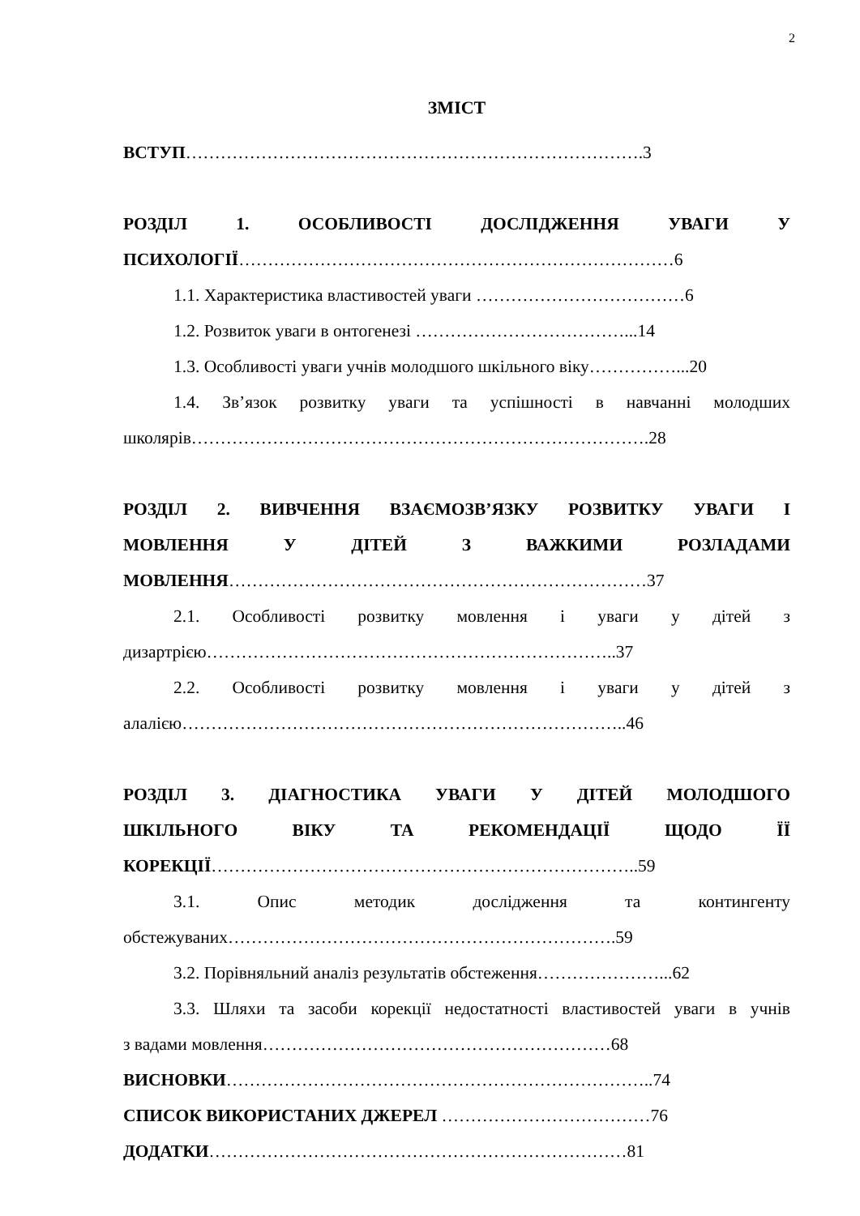2
ЗМІСТ
ВСТУП…………………………………………………………………….3
РОЗДІЛ 1. ОСОБЛИВОСТІ ДОСЛІДЖЕННЯ УВАГИ У
ПСИХОЛОГІЇ…………………………………………………………………6
1.1. Характеристика властивостей уваги ………………………………6
1.2. Розвиток уваги в онтогенезі ………………………………...14
1.3. Особливості уваги учнів молодшого шкільного віку……………...20
1.4. Зв’язок розвитку уваги та успішності в навчанні молодших
школярів…………………………………………………………………….28
РОЗДІЛ 2. ВИВЧЕННЯ ВЗАЄМОЗВ’ЯЗКУ РОЗВИТКУ УВАГИ І
МОВЛЕННЯ У ДІТЕЙ З ВАЖКИМИ РОЗЛАДАМИ
МОВЛЕННЯ………………………………………………………………37
2.1. Особливості розвитку мовлення і уваги у дітей з
дизартрією……………………………………………………………..37
2.2. Особливості розвитку мовлення і уваги у дітей з
алалією…………………………………………………………………..46
РОЗДІЛ 3. ДІАГНОСТИКА УВАГИ У ДІТЕЙ МОЛОДШОГО
ШКІЛЬНОГО ВІКУ ТА РЕКОМЕНДАЦІЇ ЩОДО ЇЇ
КОРЕКЦІЇ………………………………………………………………..59
3.1. Опис методик дослідження та контингенту
обстежуваних………………………………………………………….59
3.2. Порівняльний аналіз результатів обстеження…………………...62
3.3. Шляхи та засоби корекції недостатності властивостей уваги в учнів
з вадами мовлення……………………………………………………68
ВИСНОВКИ………………………………………………………………..74
СПИСОК ВИКОРИСТАНИХ ДЖЕРЕЛ ………………………………76
ДОДАТКИ………………………………………………………………81